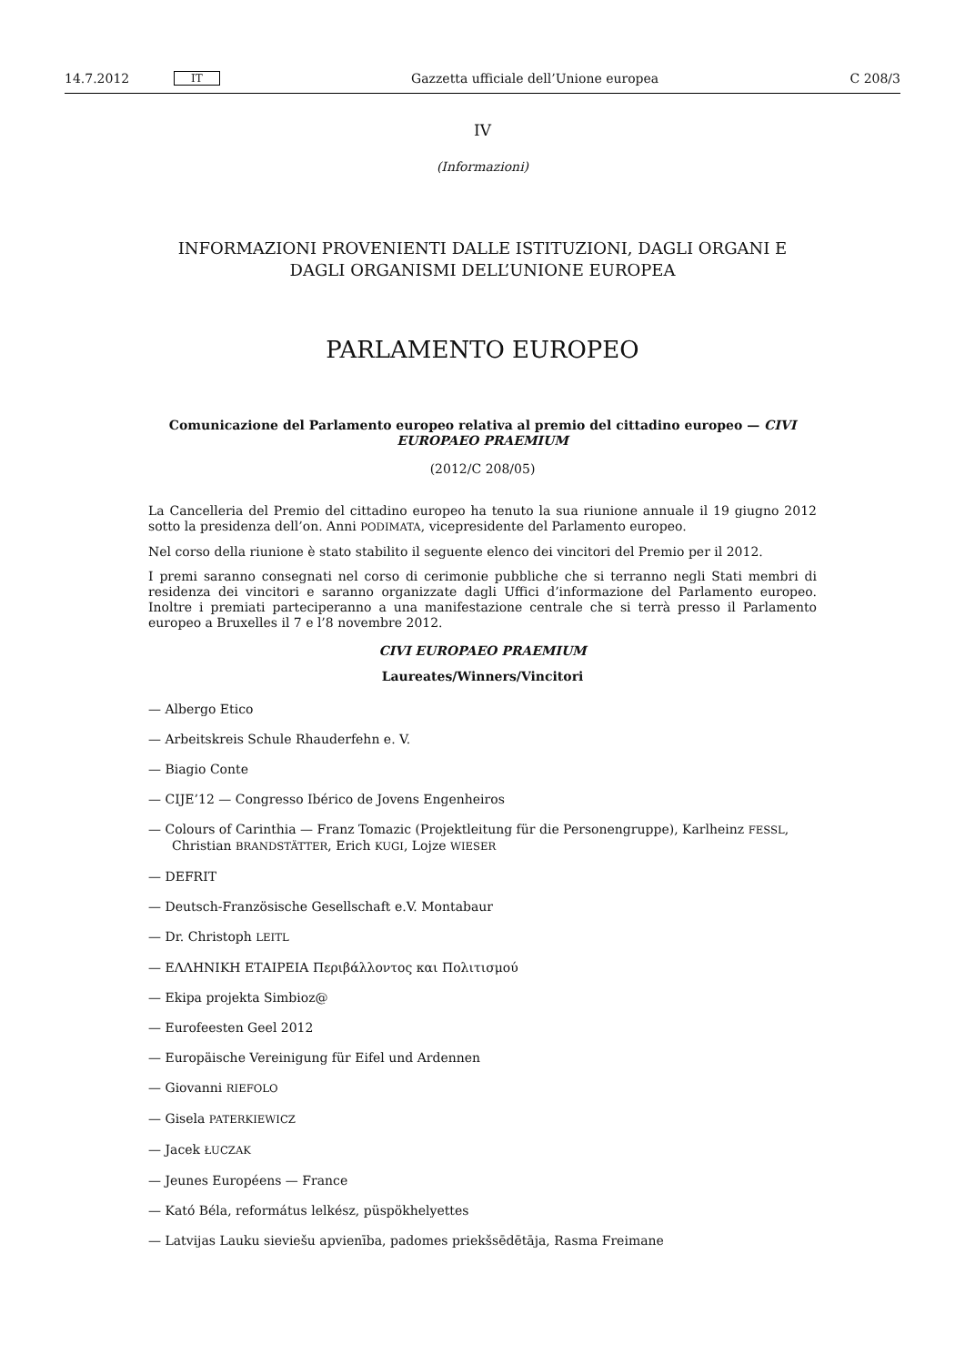14.7.2012 IT Gazzetta ufficiale dell’Unione europea C 208/3
IV
(Informazioni)
INFORMAZIONI PROVENIENTI DALLE ISTITUZIONI, DAGLI ORGANI E
DAGLI ORGANISMI DELL’UNIONE EUROPEA
PARLAMENTO EUROPEO
Comunicazione del Parlamento europeo relativa al premio del cittadino europeo — CIVI EUROPAEO PRAEMIUM
(2012/C 208/05)
La Cancelleria del Premio del cittadino europeo ha tenuto la sua riunione annuale il 19 giugno 2012 sotto la presidenza dell’on. Anni PODIMATA, vicepresidente del Parlamento europeo.
Nel corso della riunione è stato stabilito il seguente elenco dei vincitori del Premio per il 2012.
I premi saranno consegnati nel corso di cerimonie pubbliche che si terranno negli Stati membri di residenza dei vincitori e saranno organizzate dagli Uffici d’informazione del Parlamento europeo. Inoltre i premiati parteciperanno a una manifestazione centrale che si terrà presso il Parlamento europeo a Bruxelles il 7 e l’8 novembre 2012.
CIVI EUROPAEO PRAEMIUM
Laureates/Winners/Vincitori
— Albergo Etico
— Arbeitskreis Schule Rhauderfehn e. V.
— Biagio Conte
— CIJE’12 — Congresso Ibérico de Jovens Engenheiros
— Colours of Carinthia — Franz Tomazic (Projektleitung für die Personengruppe), Karlheinz FESSL, Christian BRANDSTÄTTER, Erich KUGI, Lojze WIESER
— DEFRIT
— Deutsch-Französische Gesellschaft e.V. Montabaur
— Dr. Christoph LEITL
— ΕΛΛΗΝΙΚΗ ΕΤΑΙΡΕΙΑ Περιβάλλοντος και Πολιτισμού
— Ekipa projekta Simbioz@
— Eurofeesten Geel 2012
— Europäische Vereinigung für Eifel und Ardennen
— Giovanni RIEFOLO
— Gisela PATERKIEWICZ
— Jacek ŁUCZAK
— Jeunes Européens — France
— Kató Béla, református lelkész, püspökhelyettes
— Latvijas Lauku sieviešu apvienība, padomes priekšsēdētāja, Rasma Freimane